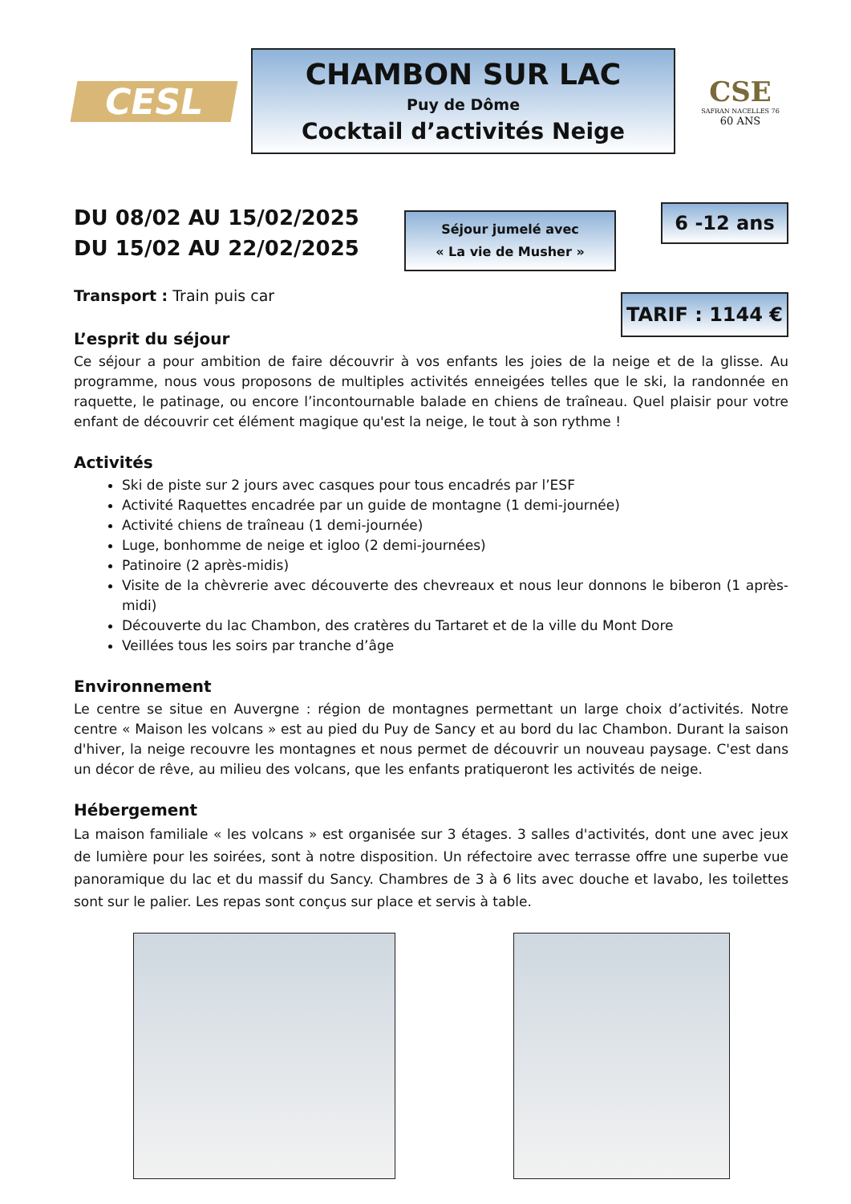CESL
CHAMBON SUR LAC
Puy de Dôme
Cocktail d’activités Neige
CSE
SAFRAN NACELLES 76
60 ANS
DU 08/02 AU 15/02/2025
DU 15/02 AU 22/02/2025
Séjour jumelé avec
« La vie de Musher »
6 -12 ans
Transport : Train puis car
TARIF : 1144 €
L’esprit du séjour
Ce séjour a pour ambition de faire découvrir à vos enfants les joies de la neige et de la glisse. Au programme, nous vous proposons de multiples activités enneigées telles que le ski, la randonnée en raquette, le patinage, ou encore l’incontournable balade en chiens de traîneau. Quel plaisir pour votre enfant de découvrir cet élément magique qu'est la neige, le tout à son rythme !
Activités
Ski de piste sur 2 jours avec casques pour tous encadrés par l’ESF
Activité Raquettes encadrée par un guide de montagne (1 demi-journée)
Activité chiens de traîneau (1 demi-journée)
Luge, bonhomme de neige et igloo (2 demi-journées)
Patinoire (2 après-midis)
Visite de la chèvrerie avec découverte des chevreaux et nous leur donnons le biberon (1 après-midi)
Découverte du lac Chambon, des cratères du Tartaret et de la ville du Mont Dore
Veillées tous les soirs par tranche d’âge
Environnement
Le centre se situe en Auvergne : région de montagnes permettant un large choix d’activités. Notre centre « Maison les volcans » est au pied du Puy de Sancy et au bord du lac Chambon. Durant la saison d'hiver, la neige recouvre les montagnes et nous permet de découvrir un nouveau paysage. C'est dans un décor de rêve, au milieu des volcans, que les enfants pratiqueront les activités de neige.
Hébergement
La maison familiale « les volcans » est organisée sur 3 étages. 3 salles d'activités, dont une avec jeux de lumière pour les soirées, sont à notre disposition. Un réfectoire avec terrasse offre une superbe vue panoramique du lac et du massif du Sancy. Chambres de 3 à 6 lits avec douche et lavabo, les toilettes sont sur le palier. Les repas sont conçus sur place et servis à table.